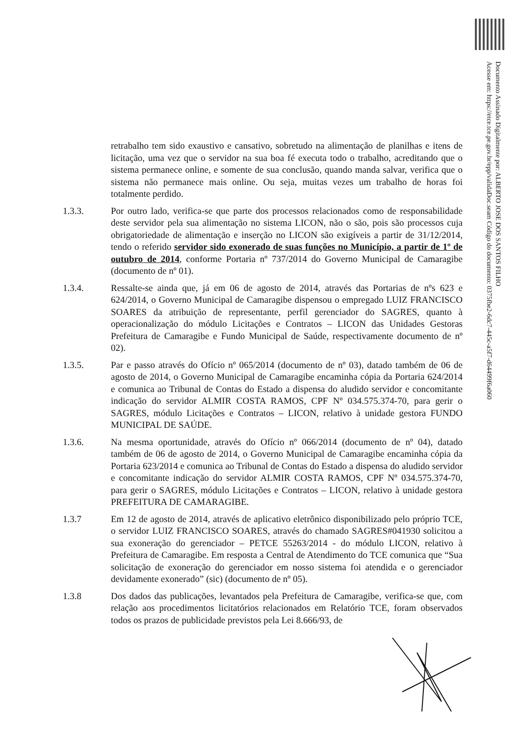Documento Assinado Digitalmente por: ALBERTO JOSE DOS SANTOS FILHO
Acesse em: https://etce.tce.pe.gov.br/epp/validaDoc.seam Código do documento: 0375fbe2-6dc7-445c-a5f7-d64499f6a060
retrabalho tem sido exaustivo e cansativo, sobretudo na alimentação de planilhas e itens de licitação, uma vez que o servidor na sua boa fé executa todo o trabalho, acreditando que o sistema permanece online, e somente de sua conclusão, quando manda salvar, verifica que o sistema não permanece mais online. Ou seja, muitas vezes um trabalho de horas foi totalmente perdido.
1.3.3. Por outro lado, verifica-se que parte dos processos relacionados como de responsabilidade deste servidor pela sua alimentação no sistema LICON, não o são, pois são processos cuja obrigatoriedade de alimentação e inserção no LICON são exigíveis a partir de 31/12/2014, tendo o referido servidor sido exonerado de suas funções no Município, a partir de 1º de outubro de 2014, conforme Portaria nº 737/2014 do Governo Municipal de Camaragibe (documento de nº 01).
1.3.4. Ressalte-se ainda que, já em 06 de agosto de 2014, através das Portarias de nºs 623 e 624/2014, o Governo Municipal de Camaragibe dispensou o empregado LUIZ FRANCISCO SOARES da atribuição de representante, perfil gerenciador do SAGRES, quanto à operacionalização do módulo Licitações e Contratos – LICON das Unidades Gestoras Prefeitura de Camaragibe e Fundo Municipal de Saúde, respectivamente documento de nº 02).
1.3.5. Par e passo através do Ofício nº 065/2014 (documento de nº 03), datado também de 06 de agosto de 2014, o Governo Municipal de Camaragibe encaminha cópia da Portaria 624/2014 e comunica ao Tribunal de Contas do Estado a dispensa do aludido servidor e concomitante indicação do servidor ALMIR COSTA RAMOS, CPF Nº 034.575.374-70, para gerir o SAGRES, módulo Licitações e Contratos – LICON, relativo à unidade gestora FUNDO MUNICIPAL DE SAÚDE.
1.3.6. Na mesma oportunidade, através do Ofício nº 066/2014 (documento de nº 04), datado também de 06 de agosto de 2014, o Governo Municipal de Camaragibe encaminha cópia da Portaria 623/2014 e comunica ao Tribunal de Contas do Estado a dispensa do aludido servidor e concomitante indicação do servidor ALMIR COSTA RAMOS, CPF Nº 034.575.374-70, para gerir o SAGRES, módulo Licitações e Contratos – LICON, relativo à unidade gestora PREFEITURA DE CAMARAGIBE.
1.3.7 Em 12 de agosto de 2014, através de aplicativo eletrônico disponibilizado pelo próprio TCE, o servidor LUIZ FRANCISCO SOARES, através do chamado SAGRES#041930 solicitou a sua exoneração do gerenciador – PETCE 55263/2014 - do módulo LICON, relativo à Prefeitura de Camaragibe. Em resposta a Central de Atendimento do TCE comunica que “Sua solicitação de exoneração do gerenciador em nosso sistema foi atendida e o gerenciador devidamente exonerado” (sic) (documento de nº 05).
1.3.8 Dos dados das publicações, levantados pela Prefeitura de Camaragibe, verifica-se que, com relação aos procedimentos licitatórios relacionados em Relatório TCE, foram observados todos os prazos de publicidade previstos pela Lei 8.666/93, de